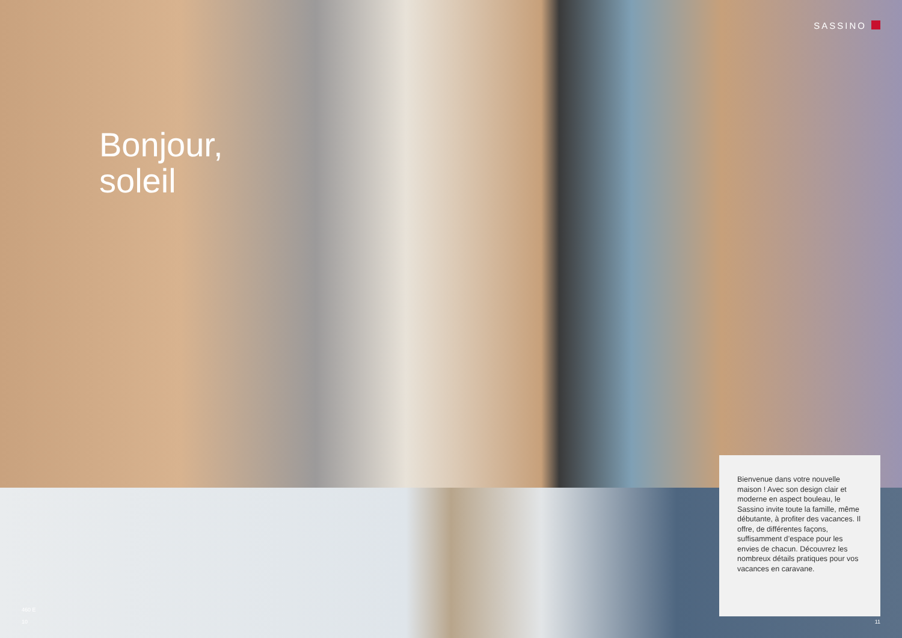SASSINO
Bonjour,
soleil
Bienvenue dans votre nouvelle maison ! Avec son design clair et moderne en aspect bouleau, le Sassino invite toute la famille, même débutante, à profiter des vacances. Il offre, de différentes façons, suffisamment d’espace pour les envies de chacun. Découvrez les nombreux détails pratiques pour vos vacances en caravane.
460 E
10
11